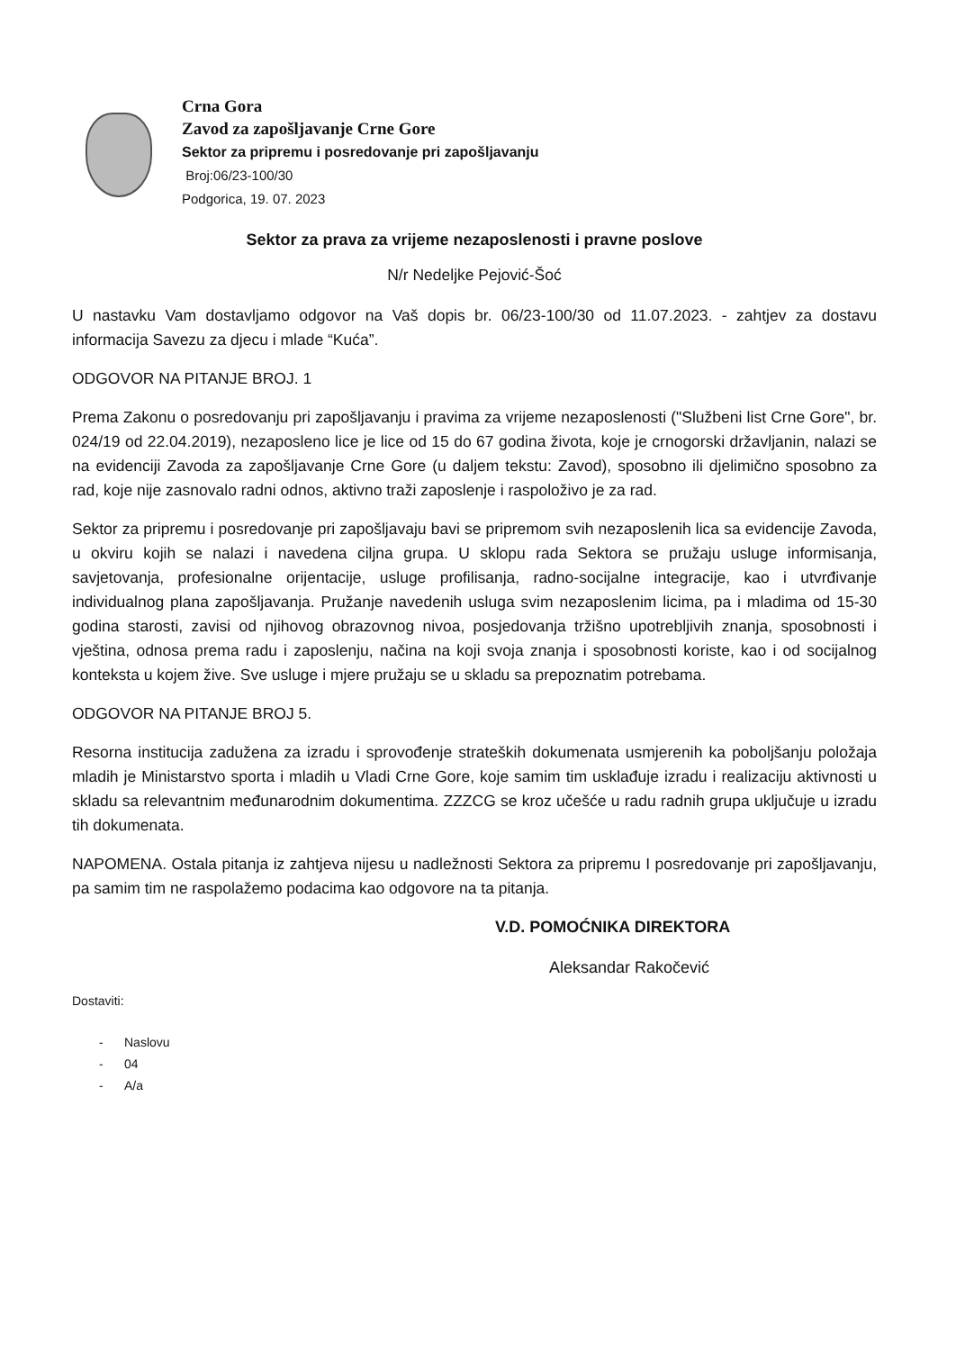Crna Gora
Zavod za zapošljavanje Crne Gore
Sektor za pripremu i posredovanje pri zapošljavanju
Broj:06/23-100/30
Podgorica, 19. 07. 2023
Sektor za prava za vrijeme nezaposlenosti i pravne poslove
N/r Nedeljke Pejović-Šoć
U nastavku Vam dostavljamo odgovor na Vaš dopis br. 06/23-100/30 od 11.07.2023. - zahtjev za dostavu informacija Savezu za djecu i mlade “Kuća”.
ODGOVOR NA PITANJE BROJ. 1
Prema Zakonu o posredovanju pri zapošljavanju i pravima za vrijeme nezaposlenosti ("Službeni list Crne Gore", br. 024/19 od 22.04.2019), nezaposleno lice je lice od 15 do 67 godina života, koje je crnogorski državljanin, nalazi se na evidenciji Zavoda za zapošljavanje Crne Gore (u daljem tekstu: Zavod), sposobno ili djelimično sposobno za rad, koje nije zasnovalo radni odnos, aktivno traži zaposlenje i raspoloživo je za rad.
Sektor za pripremu i posredovanje pri zapošljavaju bavi se pripremom svih nezaposlenih lica sa evidencije Zavoda, u okviru kojih se nalazi i navedena ciljna grupa. U sklopu rada Sektora se pružaju usluge informisanja, savjetovanja, profesionalne orijentacije, usluge profilisanja, radno-socijalne integracije, kao i utvrđivanje individualnog plana zapošljavanja. Pružanje navedenih usluga svim nezaposlenim licima, pa i mladima od 15-30 godina starosti, zavisi od njihovog obrazovnog nivoa, posjedovanja tržišno upotrebljivih znanja, sposobnosti i vještina, odnosa prema radu i zaposlenju, načina na koji svoja znanja i sposobnosti koriste, kao i od socijalnog konteksta u kojem žive. Sve usluge i mjere pružaju se u skladu sa prepoznatim potrebama.
ODGOVOR NA PITANJE BROJ 5.
Resorna institucija zadužena za izradu i sprovođenje strateških dokumenata usmjerenih ka poboljšanju položaja mladih je Ministarstvo sporta i mladih u Vladi Crne Gore, koje samim tim usklađuje izradu i realizaciju aktivnosti u skladu sa relevantnim međunarodnim dokumentima. ZZZCG se kroz učešće u radu radnih grupa uključuje u izradu tih dokumenata.
NAPOMENA. Ostala pitanja iz zahtjeva nijesu u nadležnosti Sektora za pripremu I posredovanje pri zapošljavanju, pa samim tim ne raspolažemo podacima kao odgovore na ta pitanja.
V.D. POMOĆNIKA DIREKTORA
Aleksandar Rakočević
Dostaviti:
- Naslovu
- 04
- A/a